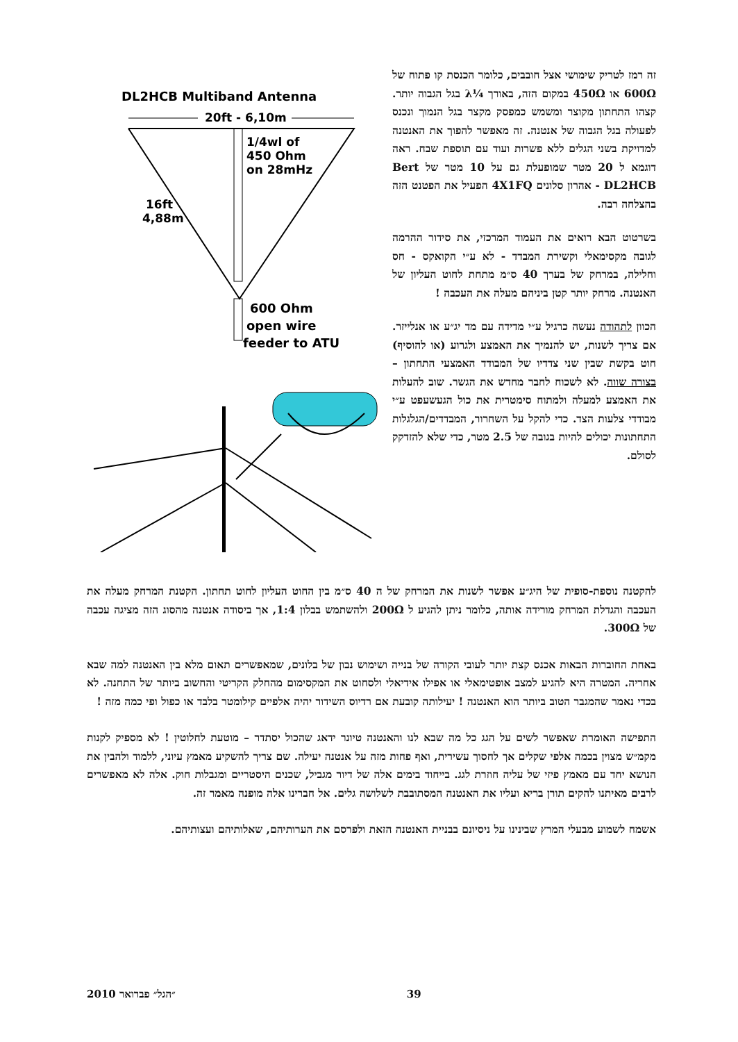זה רמז לטריק שימושי אצל חובבים, כלומר הכנסת קו פתוח של 600Ω או 450Ω במקום הזה, באורך ¼λ בגל הגבוה יותר. קצהו התחתון מקוצר ומשמש כמפסק מקצר בגל הנמוך ונכנס לפעולה בגל הגבוה של אנטנה. זה מאפשר להפוך את האנטנה למדויקת בשני הגלים ללא פשרות ועוד עם תוספת שבח. ראה דוגמא ל 20 מטר שמופעלת גם על 10 מטר של Bert DL2HCB - אהרון סלונים 4X1FQ הפעיל את הפטנט הזה בהצלחה רבה.
בשרטוט הבא רואים את העמוד המרכזי, את סידור ההרמה לגובה מקסימאלי וקשירת המבדד - לא ע״י הקואקס - חס וחלילה, במרחק של בערך 40 ס״מ מתחת לחוט העליון של האנטנה. מרחק יותר קטן ביניהם מעלה את העכבה !
הכוון לתהודה נעשה כרגיל ע״י מדידה עם מד יג״ע או אנלייזר. אם צריך לשנות, יש להנמיך את האמצע ולגרוע (או להוסיף) חוט בקשת שבין שני צדדיו של המבודד האמצעי התחתון – בצורה שווה. לא לשכוח לחבר מחדש את הגשר. שוב להעלות את האמצע למעלה ולמתוח סימטרית את כול הגעשעפט ע״י מבודדי צלעות הצד. כדי להקל על השחרור, המבדדים/הגלגלות התחתונות יכולים להיות בגובה של 2.5 מטר, כדי שלא להזדקק לסולם.
DL2HCB Multiband Antenna
20ft - 6,10m
1/4wl of
450 Ohm
on 28mHz
16ft
4,88m
600 Ohm
open wire
feeder to ATU
להקטנה נוספת-סופית של היג״ע אפשר לשנות את המרחק של ה 40 ס״מ בין החוט העליון לחוט תחתון. הקטנת המרחק מעלה את העכבה והגדלת המרחק מורידה אותה, כלומר ניתן להגיע ל 200Ω ולהשתמש בבלון 1:4, אך ביסודה אנטנה מהסוג הזה מציגה עכבה של 300Ω.
באחת החוברות הבאות אכנס קצת יותר לעובי הקורה של בנייה ושימוש נבון של בלונים, שמאפשרים תאום מלא בין האנטנה למה שבא אחריה. המטרה היא להגיע למצב אופטימאלי או אפילו אידיאלי ולסחוט את המקסימום מהחלק הקריטי והחשוב ביותר של התחנה. לא בכדי נאמר שהמגבר הטוב ביותר הוא האנטנה ! יעילותה קובעת אם רדיוס השידור יהיה אלפיים קילומטר בלבד או כפול ופי כמה מזה !
התפישה האומרת שאפשר לשים על הגג כל מה שבא לנו והאנטנה טיונר ידאג שהכול יסתדר – מוטעת לחלוטין ! לא מספיק לקנות מקמ״ש מצוין בכמה אלפי שקלים אך לחסוך עשירית, ואף פחות מזה על אנטנה יעילה. שם צריך להשקיע מאמץ עיוני, ללמוד ולהבין את הנושא יחד עם מאמץ פיזי של עליה חוזרת לגג. בייחוד בימים אלה של דיור מגביל, שכנים היסטריים ומגבלות חוק. אלה לא מאפשרים לרבים מאיתנו להקים תורן בריא ועליו את האנטנה המסתובבת לשלושה גלים. אל חברינו אלה מופנה מאמר זה.
אשמח לשמוע מבעלי המרץ שבינינו על ניסיונם בבניית האנטנה הזאת ולפרסם את הערותיהם, שאלותיהם ועצותיהם.
39 ״הגל״ פברואר 2010